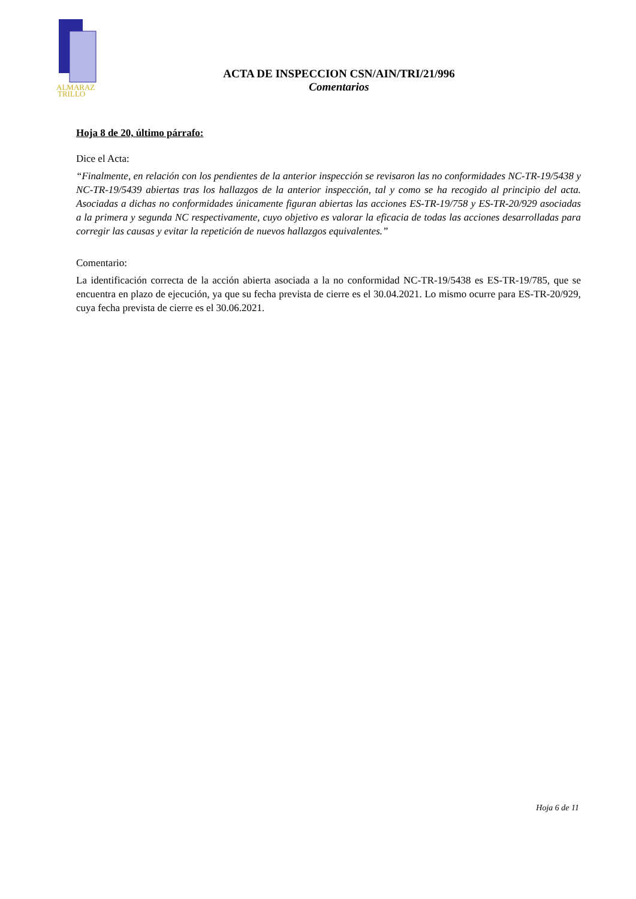ALMARAZ
TRILLO
ACTA DE INSPECCION CSN/AIN/TRI/21/996
Comentarios
Hoja 8 de 20, último párrafo:
Dice el Acta:
“Finalmente, en relación con los pendientes de la anterior inspección se revisaron las no conformidades NC-TR-19/5438 y NC-TR-19/5439 abiertas tras los hallazgos de la anterior inspección, tal y como se ha recogido al principio del acta. Asociadas a dichas no conformidades únicamente figuran abiertas las acciones ES-TR-19/758 y ES-TR-20/929 asociadas a la primera y segunda NC respectivamente, cuyo objetivo es valorar la eficacia de todas las acciones desarrolladas para corregir las causas y evitar la repetición de nuevos hallazgos equivalentes.”
Comentario:
La identificación correcta de la acción abierta asociada a la no conformidad NC-TR-19/5438 es ES-TR-19/785, que se encuentra en plazo de ejecución, ya que su fecha prevista de cierre es el 30.04.2021. Lo mismo ocurre para ES-TR-20/929, cuya fecha prevista de cierre es el 30.06.2021.
Hoja 6 de 11